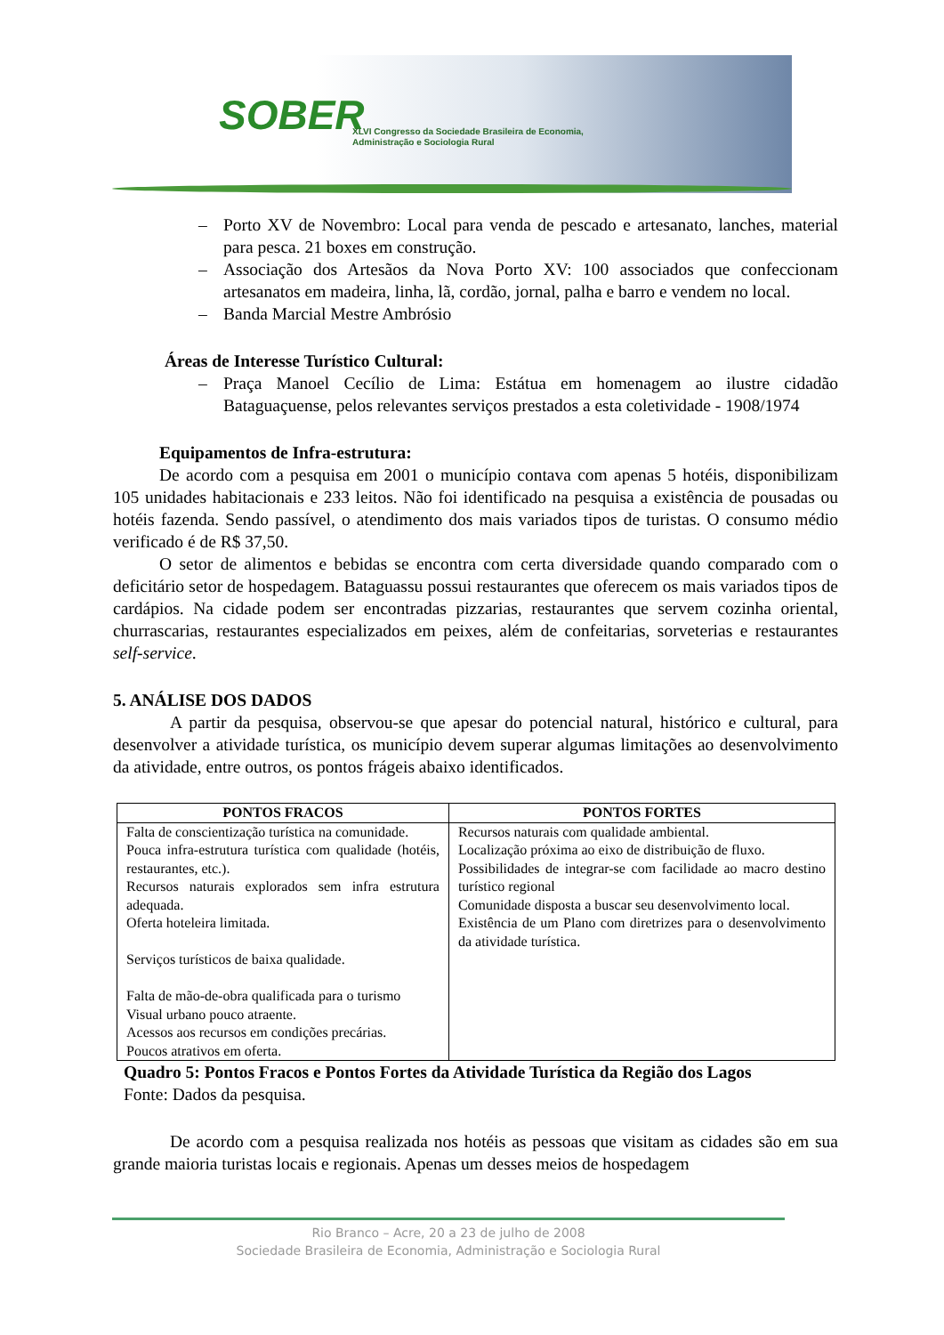SOBER
XLVI Congresso da Sociedade Brasileira de Economia,
Administração e Sociologia Rural
– Porto XV de Novembro: Local para venda de pescado e artesanato, lanches, material para pesca. 21 boxes em construção.
– Associação dos Artesãos da Nova Porto XV: 100 associados que confeccionam artesanatos em madeira, linha, lã, cordão, jornal, palha e barro e vendem no local.
– Banda Marcial Mestre Ambrósio
Áreas de Interesse Turístico Cultural:
– Praça Manoel Cecílio de Lima: Estátua em homenagem ao ilustre cidadão Bataguaçuense, pelos relevantes serviços prestados a esta coletividade - 1908/1974
Equipamentos de Infra-estrutura:
De acordo com a pesquisa em 2001 o município contava com apenas 5 hotéis, disponibilizam 105 unidades habitacionais e 233 leitos. Não foi identificado na pesquisa a existência de pousadas ou hotéis fazenda. Sendo passível, o atendimento dos mais variados tipos de turistas. O consumo médio verificado é de R$ 37,50.
O setor de alimentos e bebidas se encontra com certa diversidade quando comparado com o deficitário setor de hospedagem. Bataguassu possui restaurantes que oferecem os mais variados tipos de cardápios. Na cidade podem ser encontradas pizzarias, restaurantes que servem cozinha oriental, churrascarias, restaurantes especializados em peixes, além de confeitarias, sorveterias e restaurantes self-service.
5. ANÁLISE DOS DADOS
A partir da pesquisa, observou-se que apesar do potencial natural, histórico e cultural, para desenvolver a atividade turística, os município devem superar algumas limitações ao desenvolvimento da atividade, entre outros, os pontos frágeis abaixo identificados.
| PONTOS FRACOS | PONTOS FORTES |
| --- | --- |
| Falta de conscientização turística na comunidade. Pouca infra-estrutura turística com qualidade (hotéis, restaurantes, etc.). Recursos naturais explorados sem infra estrutura adequada. Oferta hoteleira limitada. Serviços turísticos de baixa qualidade. Falta de mão-de-obra qualificada para o turismo Visual urbano pouco atraente. Acessos aos recursos em condições precárias. Poucos atrativos em oferta. | Recursos naturais com qualidade ambiental. Localização próxima ao eixo de distribuição de fluxo. Possibilidades de integrar-se com facilidade ao macro destino turístico regional Comunidade disposta a buscar seu desenvolvimento local. Existência de um Plano com diretrizes para o desenvolvimento da atividade turística. |
Quadro 5: Pontos Fracos e Pontos Fortes da Atividade Turística da Região dos Lagos
Fonte: Dados da pesquisa.
De acordo com a pesquisa realizada nos hotéis as pessoas que visitam as cidades são em sua grande maioria turistas locais e regionais. Apenas um desses meios de hospedagem
Rio Branco – Acre, 20 a 23 de julho de 2008
Sociedade Brasileira de Economia, Administração e Sociologia Rural